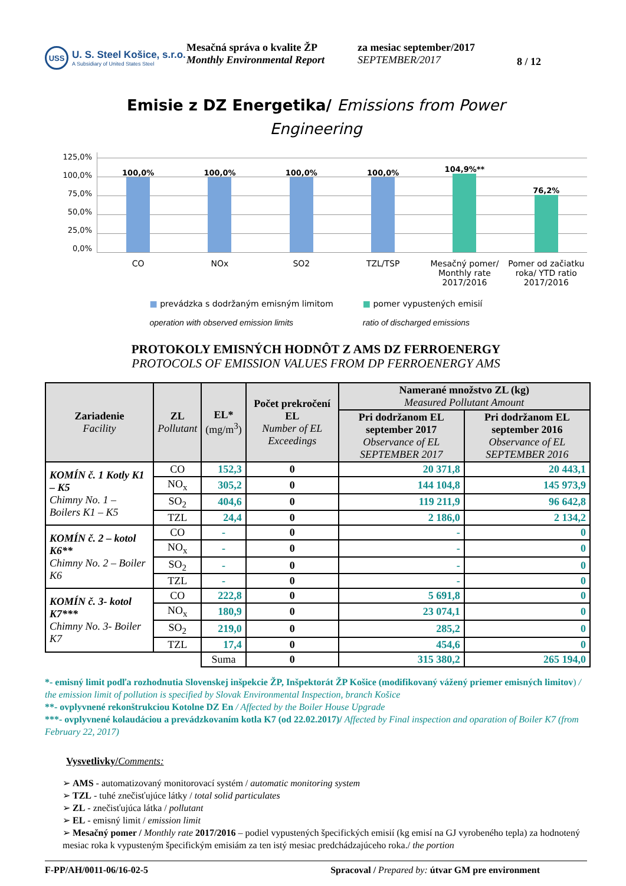USS
U. S. Steel Košice, s.r.o.
A Subsidiary of United States Steel
Mesačná správa o kvalite ŽP
Monthly Environmental Report
za mesiac september/2017
SEPTEMBER/2017
8 / 12
Emisie z DZ Energetika/ Emissions from Power
Engineering
125,0%
100,0%
75,0%
50,0%
25,0%
0,0%
100,0%
100,0%
100,0%
100,0%
104,9%**
76,2%
CO NOx SO2 TZL/TSP Mesačný pomer/ Monthly rate 2017/2016
Pomer od začiatku roka/ YTD ratio 2017/2016
■ prevádzka s dodržaným emisným limitom
operation with observed emission limits
■ pomer vypustených emisií
ratio of discharged emissions
PROTOKOLY EMISNÝCH HODNÔT Z AMS DZ FERROENERGY
PROTOCOLS OF EMISSION VALUES FROM DP FERROENERGY AMS
| Zariadenie Facility | ZL Pollutant | EL* (mg/m<sup>3</sup>) | Počet prekročení EL Number of EL Exceedings | Namerané množstvo ZL (kg) Measured Pollutant Amount | |
| --- | --- | --- | --- | --- | --- |
| | | | | Pri dodržanom EL september 2017 Observance of EL SEPTEMBER 2017 | Pri dodržanom EL september 2016 Observance of EL SEPTEMBER 2016 |
| KOMÍN č. 1 Kotly K1 – K5 Chimny No. 1 – Boilers K1 – K5 | CO | 152,3 | 0 | 20 371,8 | 20 443,1 |
| | NO<sub>x</sub> | 305,2 | 0 | 144 104,8 | 145 973,9 |
| | SO<sub>2</sub> | 404,6 | 0 | 119 211,9 | 96 642,8 |
| | TZL | 24,4 | 0 | 2 186,0 | 2 134,2 |
| KOMÍN č. 2 – kotol K6** Chimny No. 2 – Boiler K6 | CO | - | 0 | - | 0 |
| | NO<sub>x</sub> | - | 0 | - | 0 |
| | SO<sub>2</sub> | - | 0 | - | 0 |
| | TZL | - | 0 | - | 0 |
| KOMÍN č. 3- kotol K7*** Chimny No. 3- Boiler K7 | CO | 222,8 | 0 | 5 691,8 | 0 |
| | NO<sub>x</sub> | 180,9 | 0 | 23 074,1 | 0 |
| | SO<sub>2</sub> | 219,0 | 0 | 285,2 | 0 |
| | TZL | 17,4 | 0 | 454,6 | 0 |
| | | Suma | 0 | 315 380,2 | 265 194,0 |
*- emisný limit podľa rozhodnutia Slovenskej inšpekcie ŽP, Inšpektorát ŽP Košice (modifikovaný vážený priemer emisných limitov) / the emission limit of pollution is specified by Slovak Environmental Inspection, branch Košice
**- ovplyvnené rekonštrukciou Kotolne DZ En / Affected by the Boiler House Upgrade
***- ovplyvnené kolaudáciou a prevádzkovaním kotla K7 (od 22.02.2017)/ Affected by Final inspection and oparation of Boiler K7 (from February 22, 2017)
Vysvetlivky/Comments:
➢ AMS - automatizovaný monitorovací systém / automatic monitoring system
➢ TZL - tuhé znečisťujúce látky / total solid particulates
➢ ZL - znečisťujúca látka / pollutant
➢ EL - emisný limit / emission limit
➢ Mesačný pomer / Monthly rate 2017/2016 – podiel vypustených špecifických emisií (kg emisí na GJ vyrobeného tepla) za hodnotený mesiac roka k vypusteným špecifickým emisiám za ten istý mesiac predchádzajúceho roka./ the portion
F-PP/AH/0011-06/16-02-5 Spracoval / Prepared by: útvar GM pre environment